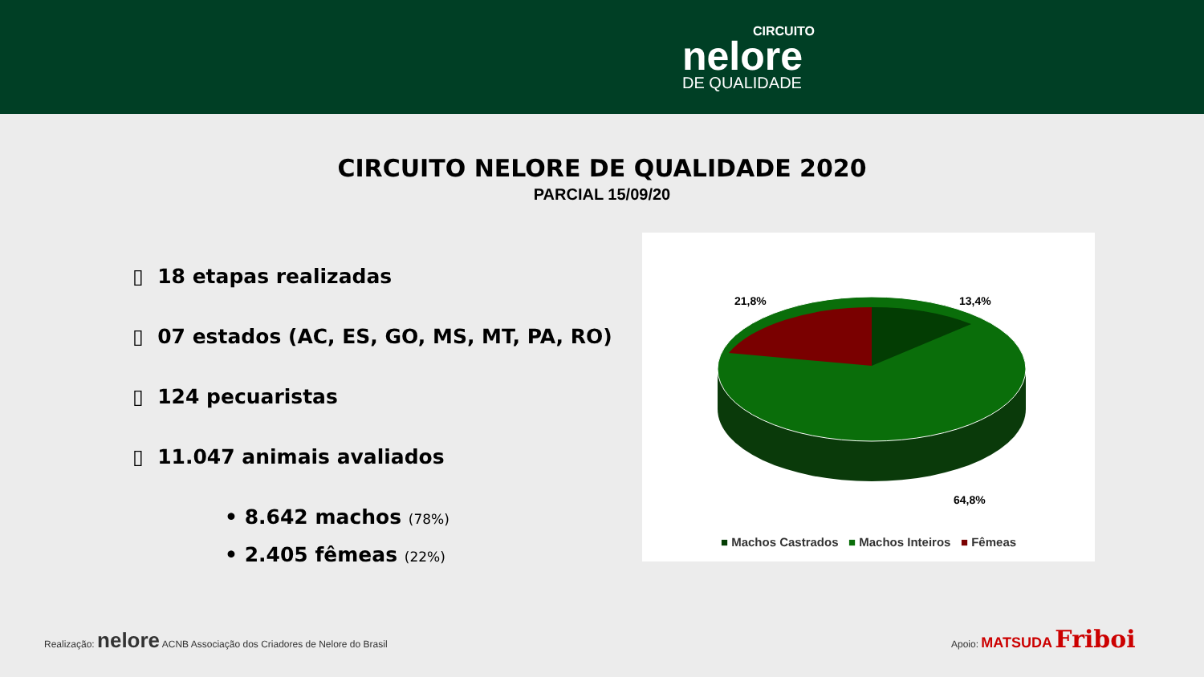CIRCUITO
nelore
DE QUALIDADE
CIRCUITO NELORE DE QUALIDADE 2020
PARCIAL 15/09/20
▯ 18 etapas realizadas
▯ 07 estados (AC, ES, GO, MS, MT, PA, RO)
▯ 124 pecuaristas
▯ 11.047 animais avaliados
• 8.642 machos (78%)
• 2.405 fêmeas (22%)
21,8%
13,4%
64,8%
■ Machos Castrados ■ Machos Inteiros ■ Fêmeas
Realização: nelore ACNB Associação dos Criadores de Nelore do Brasil
Apoio: MATSUDA Friboi